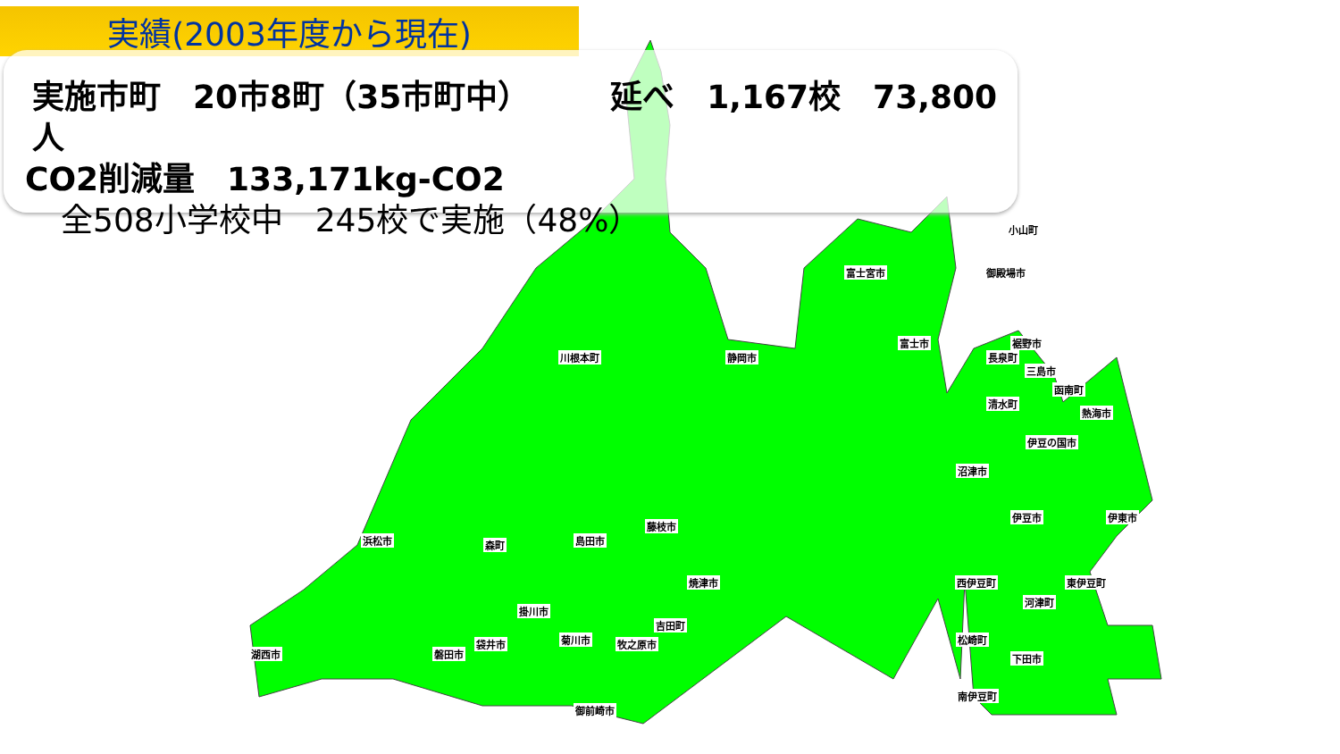実績(2003年度から現在)
実施市町　20市8町（35市町中）　　　延べ　1,167校　73,800人
CO2削減量　133,171kg-CO2
全508小学校中　245校で実施（48%）
小山町
富士宮市 御殿場市
富士市 裾野市
川根本町 静岡市 長泉町
三島市
函南町
清水町
熱海市
伊豆の国市
沼津市
藤枝市
伊豆市 伊東市
浜松市 森町 島田市
焼津市 西伊豆町 東伊豆町
河津町
掛川市
吉田町
松崎町 菊川市 牧之原市 袋井市
湖西市 磐田市 下田市
南伊豆町
御前崎市